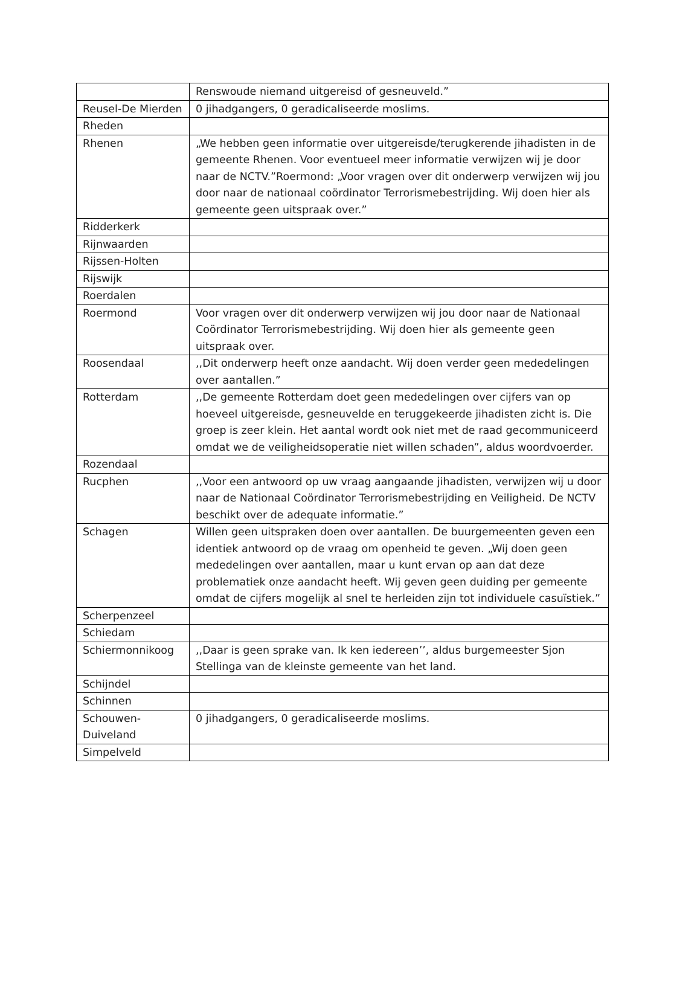| | Renswoude niemand uitgereisd of gesneuveld.” |
| Reusel-De Mierden | 0 jihadgangers, 0 geradicaliseerde moslims. |
| Rheden | |
| Rhenen | „We hebben geen informatie over uitgereisde/terugkerende jihadisten in de gemeente Rhenen. Voor eventueel meer informatie verwijzen wij je door naar de NCTV.”Roermond: „Voor vragen over dit onderwerp verwijzen wij jou door naar de nationaal coördinator Terrorismebestrijding. Wij doen hier als gemeente geen uitspraak over.” |
| Ridderkerk | |
| Rijnwaarden | |
| Rijssen-Holten | |
| Rijswijk | |
| Roerdalen | |
| Roermond | Voor vragen over dit onderwerp verwijzen wij jou door naar de Nationaal Coördinator Terrorismebestrijding. Wij doen hier als gemeente geen uitspraak over. |
| Roosendaal | ,,Dit onderwerp heeft onze aandacht. Wij doen verder geen mededelingen over aantallen.” |
| Rotterdam | ,,De gemeente Rotterdam doet geen mededelingen over cijfers van op hoeveel uitgereisde, gesneuvelde en teruggekeerde jihadisten zicht is. Die groep is zeer klein. Het aantal wordt ook niet met de raad gecommuniceerd omdat we de veiligheidsoperatie niet willen schaden”, aldus woordvoerder. |
| Rozendaal | |
| Rucphen | ,,Voor een antwoord op uw vraag aangaande jihadisten, verwijzen wij u door naar de Nationaal Coördinator Terrorismebestrijding en Veiligheid. De NCTV beschikt over de adequate informatie.” |
| Schagen | Willen geen uitspraken doen over aantallen. De buurgemeenten geven een identiek antwoord op de vraag om openheid te geven. „Wij doen geen mededelingen over aantallen, maar u kunt ervan op aan dat deze problematiek onze aandacht heeft. Wij geven geen duiding per gemeente omdat de cijfers mogelijk al snel te herleiden zijn tot individuele casuïstiek.” |
| Scherpenzeel | |
| Schiedam | |
| Schiermonnikoog | ,,Daar is geen sprake van. Ik ken iedereen’’, aldus burgemeester Sjon Stellinga van de kleinste gemeente van het land. |
| Schijndel | |
| Schinnen | |
| Schouwen-Duiveland | 0 jihadgangers, 0 geradicaliseerde moslims. |
| Simpelveld | |